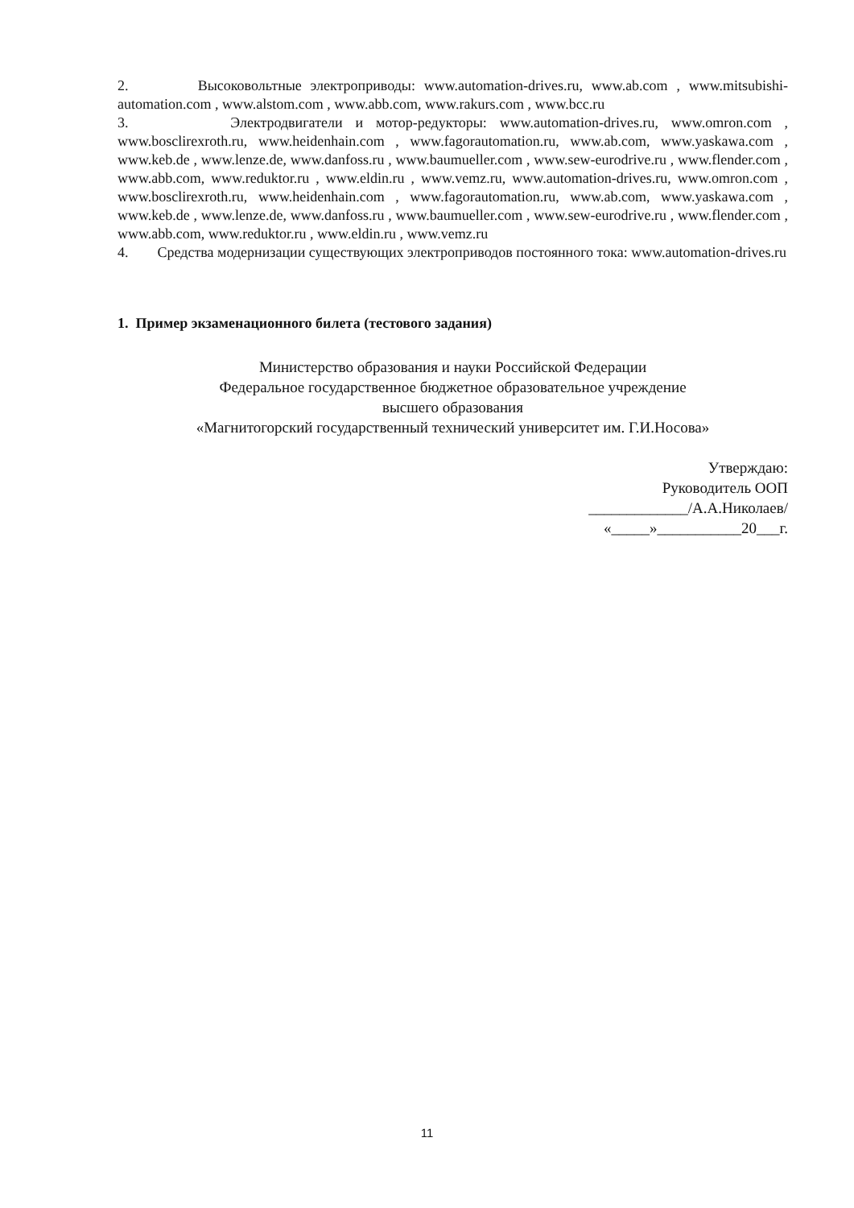2. Высоковольтные электроприводы: www.automation-drives.ru, www.ab.com , www.mitsubishi-automation.com , www.alstom.com , www.abb.com, www.rakurs.com , www.bcc.ru
3. Электродвигатели и мотор-редукторы: www.automation-drives.ru, www.omron.com , www.bosclirexroth.ru, www.heidenhain.com , www.fagorautomation.ru, www.ab.com, www.yaskawa.com , www.keb.de , www.lenze.de, www.danfoss.ru , www.baumueller.com , www.sew-eurodrive.ru , www.flender.com , www.abb.com, www.reduktor.ru , www.eldin.ru , www.vemz.ru, www.automation-drives.ru, www.omron.com , www.bosclirexroth.ru, www.heidenhain.com , www.fagorautomation.ru, www.ab.com, www.yaskawa.com , www.keb.de , www.lenze.de, www.danfoss.ru , www.baumueller.com , www.sew-eurodrive.ru , www.flender.com , www.abb.com, www.reduktor.ru , www.eldin.ru , www.vemz.ru
4. Средства модернизации существующих электроприводов постоянного тока: www.automation-drives.ru
1. Пример экзаменационного билета (тестового задания)
Министерство образования и науки Российской Федерации
Федеральное государственное бюджетное образовательное учреждение
высшего образования
«Магнитогорский государственный технический университет им. Г.И.Носова»
Утверждаю:
Руководитель ООП
_____________/А.А.Николаев/
«_____»___________20___г.
11